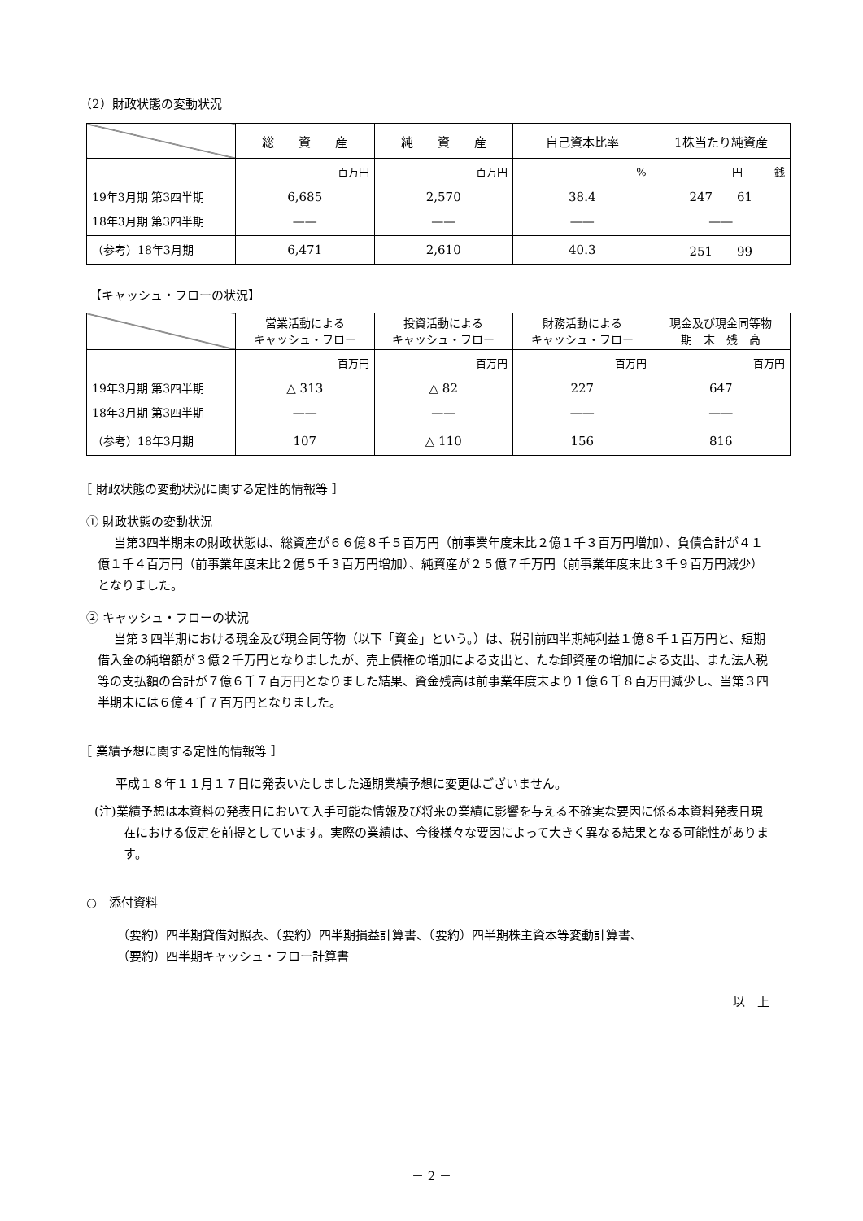（2）財政状態の変動状況
| | 総 資 産 | 純 資 産 | 自己資本比率 | 1株当たり純資産 |
| --- | --- | --- | --- | --- |
| 19年3月期 第3四半期 18年3月期 第3四半期 | 百万円 6,685 —— | 百万円 2,570 —— | % 38.4 —— | 円 銭 247 61 —— |
| （参考）18年3月期 | 6,471 | 2,610 | 40.3 | 251 99 |
【キャッシュ・フローの状況】
| | 営業活動による キャッシュ・フロー | 投資活動による キャッシュ・フロー | 財務活動による キャッシュ・フロー | 現金及び現金同等物 期 末 残 高 |
| --- | --- | --- | --- | --- |
| 19年3月期 第3四半期 18年3月期 第3四半期 | 百万円 △ 313 —— | 百万円 △ 82 —— | 百万円 227 —— | 百万円 647 —— |
| （参考）18年3月期 | 107 | △ 110 | 156 | 816 |
［ 財政状態の変動状況に関する定性的情報等 ］
① 財政状態の変動状況
当第3四半期末の財政状態は、総資産が６６億８千５百万円（前事業年度末比２億１千３百万円増加）、負債合計が４１億１千４百万円（前事業年度末比２億５千３百万円増加）、純資産が２５億７千万円（前事業年度末比３千９百万円減少）となりました。
② キャッシュ・フローの状況
当第３四半期における現金及び現金同等物（以下「資金」という。）は、税引前四半期純利益１億８千１百万円と、短期借入金の純増額が３億２千万円となりましたが、売上債権の増加による支出と、たな卸資産の増加による支出、また法人税等の支払額の合計が７億６千７百万円となりました結果、資金残高は前事業年度末より１億６千８百万円減少し、当第３四半期末には６億４千７百万円となりました。
［ 業績予想に関する定性的情報等 ］
平成１８年１１月１７日に発表いたしました通期業績予想に変更はございません。
(注)業績予想は本資料の発表日において入手可能な情報及び将来の業績に影響を与える不確実な要因に係る本資料発表日現在における仮定を前提としています。実際の業績は、今後様々な要因によって大きく異なる結果となる可能性があります。
○　添付資料
（要約）四半期貸借対照表、（要約）四半期損益計算書、（要約）四半期株主資本等変動計算書、
（要約）四半期キャッシュ・フロー計算書
以　上
－ 2 －